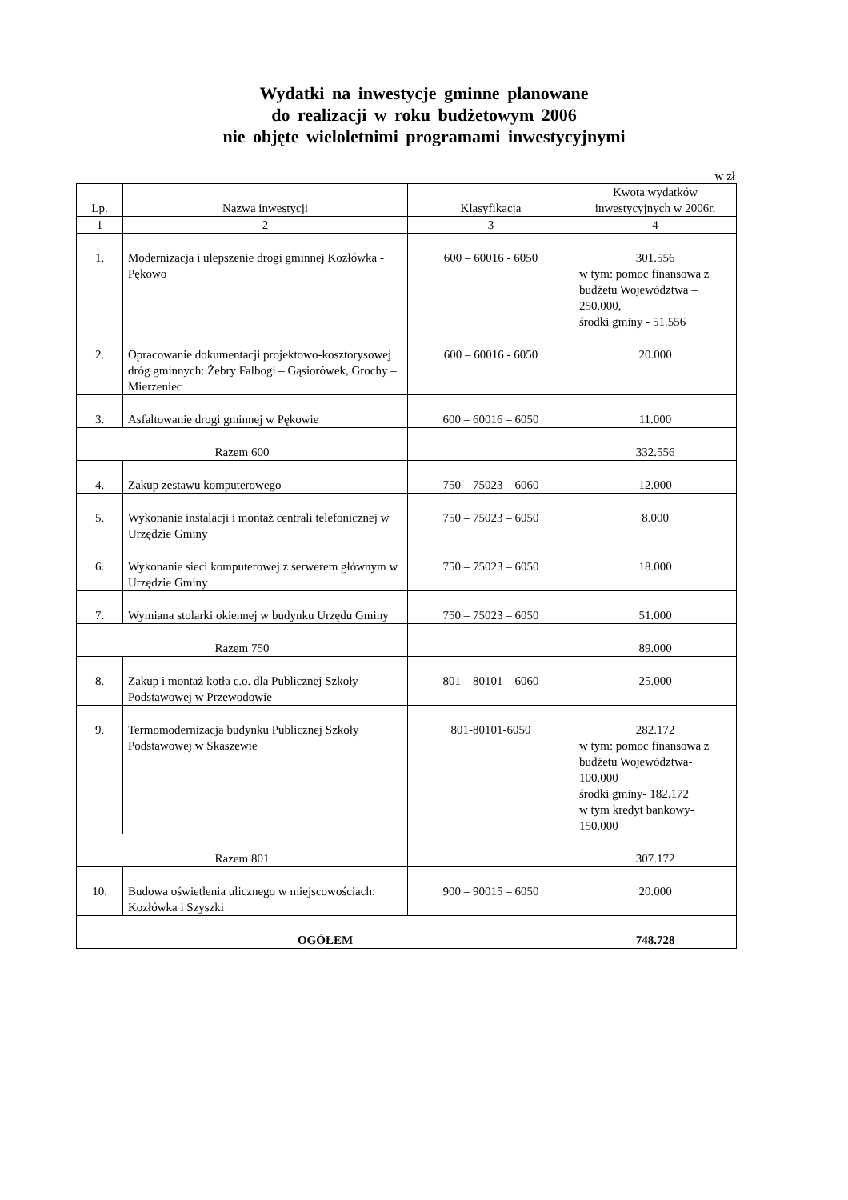Wydatki na inwestycje gminne planowane
do realizacji w roku budżetowym 2006
nie objęte wieloletnimi programami inwestycyjnymi
w zł
| Lp. | Nazwa inwestycji | Klasyfikacja | Kwota wydatków inwestycyjnych w 2006r. |
| --- | --- | --- | --- |
| 1 | 2 | 3 | 4 |
| 1. | Modernizacja i ulepszenie drogi gminnej Kozłówka - Pękowo | 600 – 60016 - 6050 | 301.556 w tym: pomoc finansowa z budżetu Województwa – 250.000, środki gminy - 51.556 |
| 2. | Opracowanie dokumentacji projektowo-kosztorysowej dróg gminnych: Żebry Falbogi – Gąsiorówek, Grochy – Mierzeniec | 600 – 60016 - 6050 | 20.000 |
| 3. | Asfaltowanie drogi gminnej w Pękowie | 600 – 60016 – 6050 | 11.000 |
| Razem 600 | | | 332.556 |
| 4. | Zakup zestawu komputerowego | 750 – 75023 – 6060 | 12.000 |
| 5. | Wykonanie instalacji i montaż centrali telefonicznej w Urzędzie Gminy | 750 – 75023 – 6050 | 8.000 |
| 6. | Wykonanie sieci komputerowej z serwerem głównym w Urzędzie Gminy | 750 – 75023 – 6050 | 18.000 |
| 7. | Wymiana stolarki okiennej w budynku Urzędu Gminy | 750 – 75023 – 6050 | 51.000 |
| Razem 750 | | | 89.000 |
| 8. | Zakup i montaż kotła c.o. dla Publicznej Szkoły Podstawowej w Przewodowie | 801 – 80101 – 6060 | 25.000 |
| 9. | Termomodernizacja budynku Publicznej Szkoły Podstawowej w Skaszewie | 801-80101-6050 | 282.172 w tym: pomoc finansowa z budżetu Województwa-100.000 środki gminy- 182.172 w tym kredyt bankowy-150.000 |
| Razem 801 | | | 307.172 |
| 10. | Budowa oświetlenia ulicznego w miejscowościach: Kozłówka i Szyszki | 900 – 90015 – 6050 | 20.000 |
| OGÓŁEM | | | 748.728 |